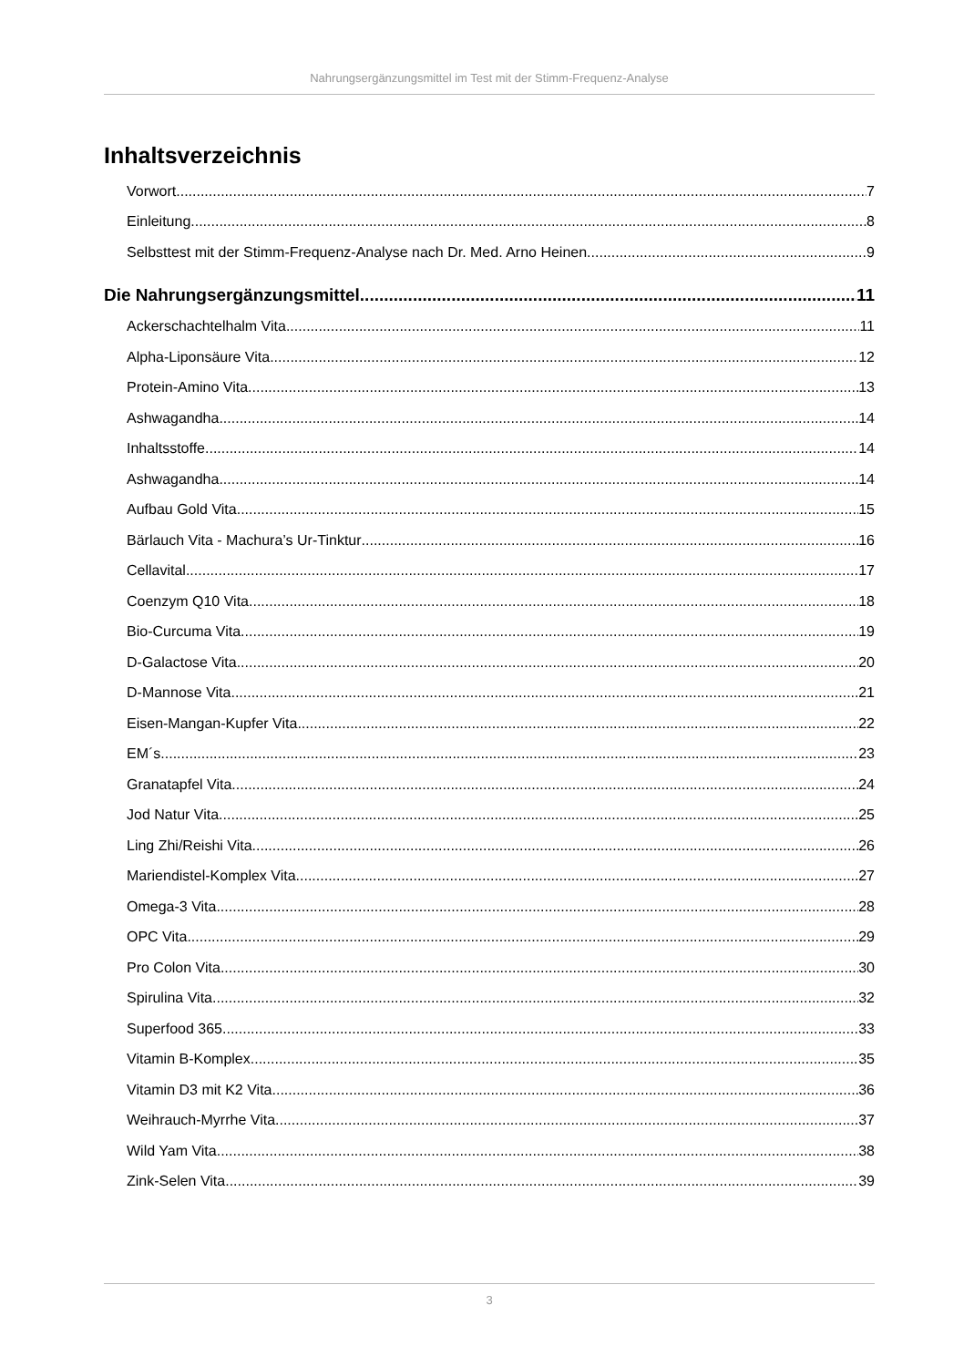Nahrungsergänzungsmittel im Test mit der Stimm-Frequenz-Analyse
Inhaltsverzeichnis
Vorwort 7
Einleitung 8
Selbsttest mit der Stimm-Frequenz-Analyse nach Dr. Med. Arno Heinen 9
Die Nahrungsergänzungsmittel 11
Ackerschachtelhalm Vita 11
Alpha-Liponsäure Vita 12
Protein-Amino Vita 13
Ashwagandha 14
Inhaltsstoffe 14
Ashwagandha 14
Aufbau Gold Vita 15
Bärlauch Vita - Machura’s Ur-Tinktur 16
Cellavital 17
Coenzym Q10 Vita 18
Bio-Curcuma Vita 19
D-Galactose Vita 20
D-Mannose Vita 21
Eisen-Mangan-Kupfer Vita 22
EM´s 23
Granatapfel Vita 24
Jod Natur Vita 25
Ling Zhi/Reishi Vita 26
Mariendistel-Komplex Vita 27
Omega-3 Vita 28
OPC Vita 29
Pro Colon Vita 30
Spirulina Vita 32
Superfood 365 33
Vitamin B-Komplex 35
Vitamin D3 mit K2 Vita 36
Weihrauch-Myrrhe Vita 37
Wild Yam Vita 38
Zink-Selen Vita 39
3